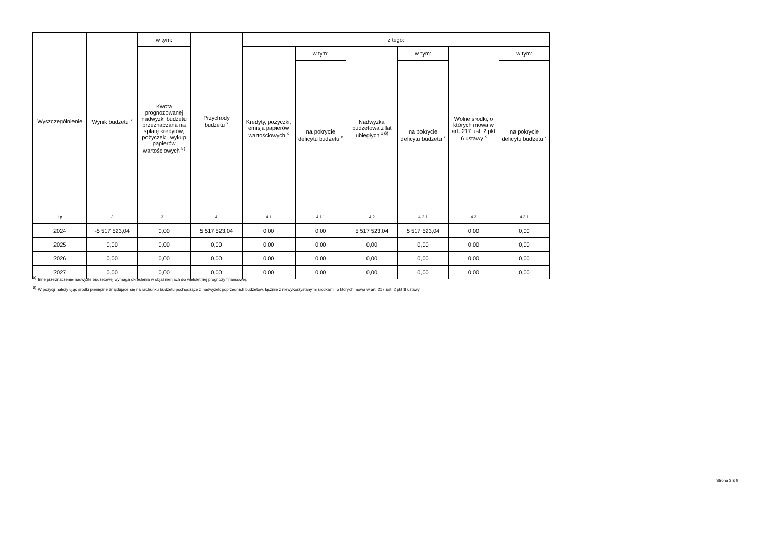| Wyszczególnienie | Wynik budżetu <sup>x</sup> | w tym: | Przychody budżetu <sup>x</sup> | z tego: | | | | | |
| --- | --- | --- | --- | --- | --- | --- | --- | --- | --- |
| | | Kwota prognozowanej nadwyżki budżetu przeznaczana na spłatę kredytów, pożyczek i wykup papierów wartościowych <sup>5)</sup> | | Kredyty, pożyczki, emisja papierów wartościowych <sup>x</sup> | w tym: | Nadwyżka budżetowa z lat ubiegłych <sup>x 6)</sup> | w tym: | Wolne środki, o których mowa w art. 217 ust. 2 pkt 6 ustawy <sup>x</sup> | w tym: |
| | | | | | na pokrycie deficytu budżetu <sup>x</sup> | | na pokrycie deficytu budżetu <sup>x</sup> | | na pokrycie deficytu budżetu <sup>x</sup> |
| Lp | 3 | 3.1 | 4 | 4.1 | 4.1.1 | 4.2 | 4.2.1 | 4.3 | 4.3.1 |
| 2024 | -5 517 523,04 | 0,00 | 5 517 523,04 | 0,00 | 0,00 | 5 517 523,04 | 5 517 523,04 | 0,00 | 0,00 |
| 2025 | 0,00 | 0,00 | 0,00 | 0,00 | 0,00 | 0,00 | 0,00 | 0,00 | 0,00 |
| 2026 | 0,00 | 0,00 | 0,00 | 0,00 | 0,00 | 0,00 | 0,00 | 0,00 | 0,00 |
| 2027 | 0,00 | 0,00 | 0,00 | 0,00 | 0,00 | 0,00 | 0,00 | 0,00 | 0,00 |
<sup>5)</sup> Inne przeznaczenie nadwyżki budżetowej wymaga określenia w objaśnieniach do wieloletniej prognozy finansowej.
<sup>6)</sup> W pozycji należy ująć środki pieniężne znajdujące się na rachunku budżetu pochodzące z nadwyżek poprzednich budżetów, łącznie z niewykorzystanymi środkami, o których mowa w art. 217 ust. 2 pkt 8 ustawy.
Strona 3 z 9